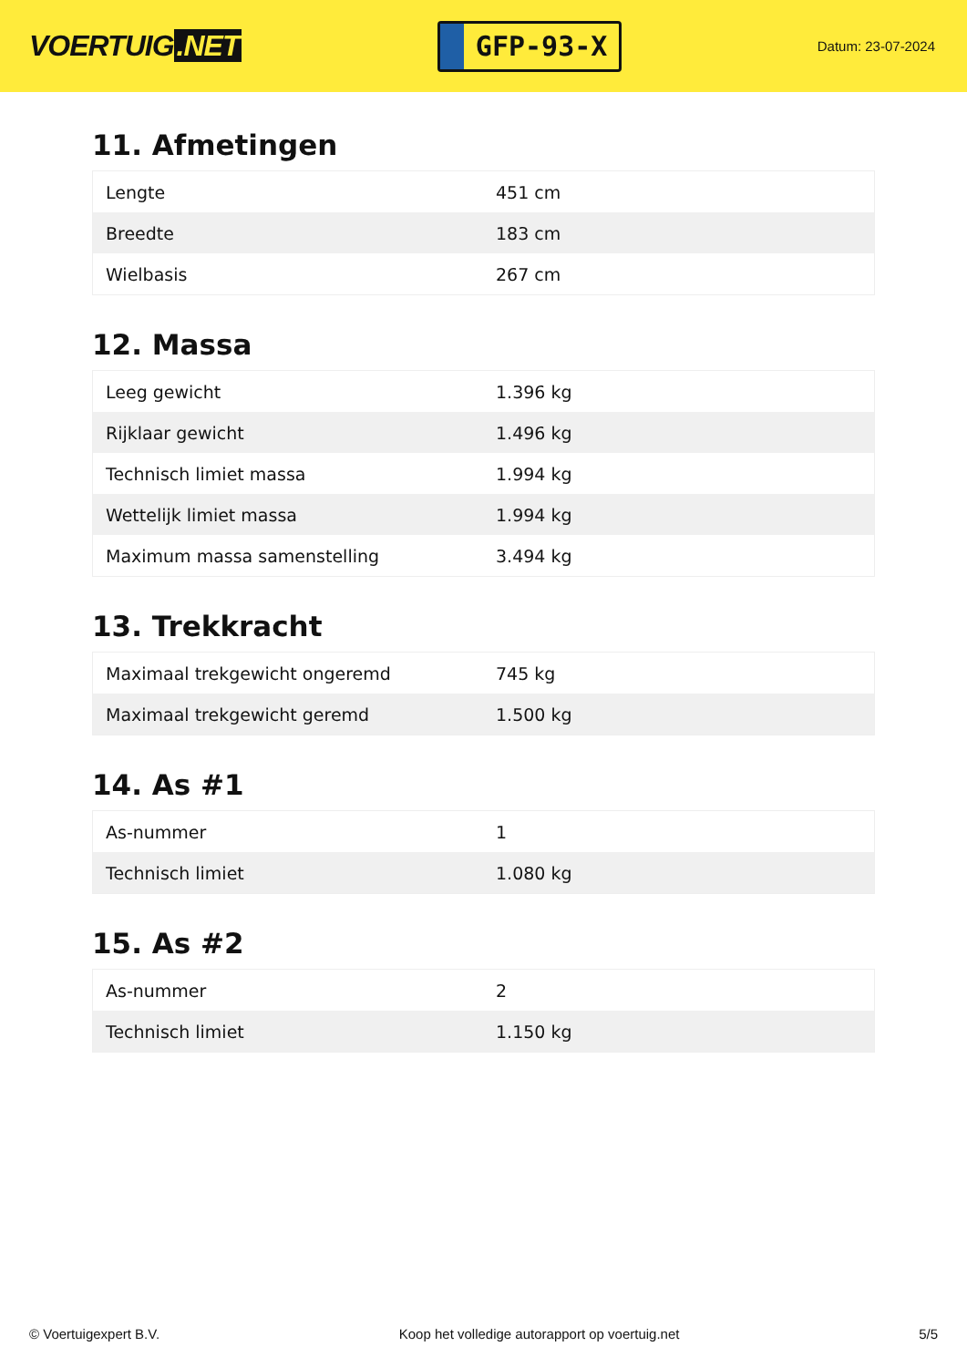VOERTUIG.NET
GFP-93-X
Datum: 23-07-2024
11. Afmetingen
| Lengte | 451 cm |
| Breedte | 183 cm |
| Wielbasis | 267 cm |
12. Massa
| Leeg gewicht | 1.396 kg |
| Rijklaar gewicht | 1.496 kg |
| Technisch limiet massa | 1.994 kg |
| Wettelijk limiet massa | 1.994 kg |
| Maximum massa samenstelling | 3.494 kg |
13. Trekkracht
| Maximaal trekgewicht ongeremd | 745 kg |
| Maximaal trekgewicht geremd | 1.500 kg |
14. As #1
| As-nummer | 1 |
| Technisch limiet | 1.080 kg |
15. As #2
| As-nummer | 2 |
| Technisch limiet | 1.150 kg |
© Voertuigexpert B.V. Koop het volledige autorapport op voertuig.net 5/5